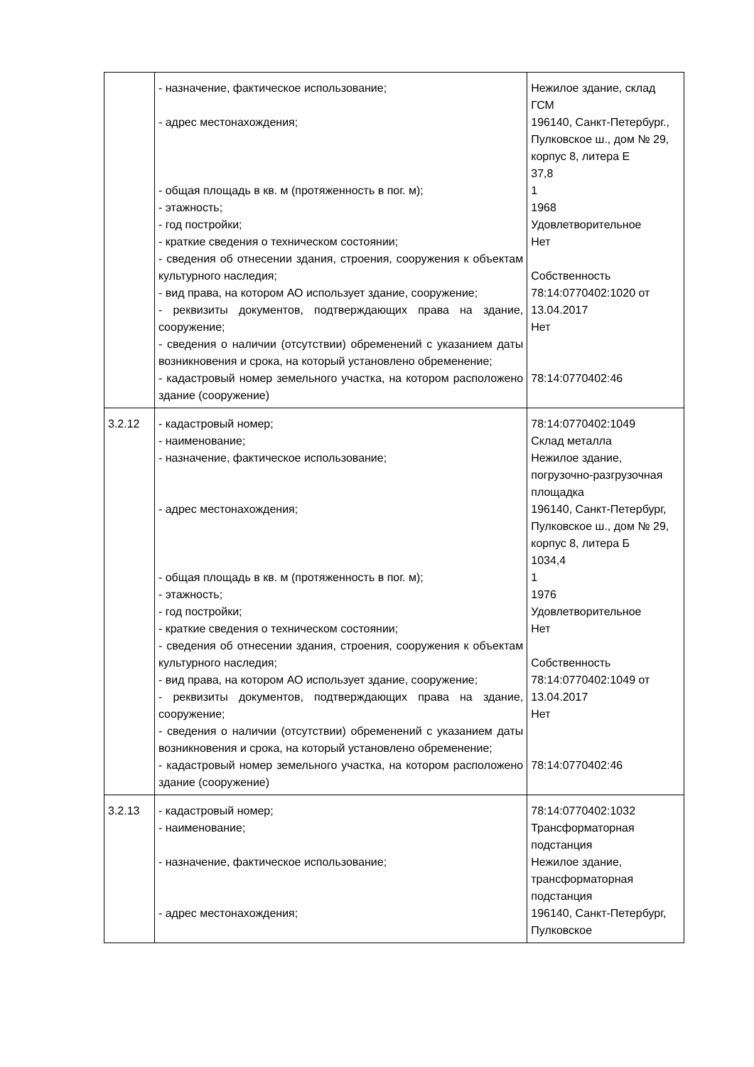| | - назначение, фактическое использование; - адрес местонахождения; - общая площадь в кв. м (протяженность в пог. м); - этажность; - год постройки; - краткие сведения о техническом состоянии; - сведения об отнесении здания, строения, сооружения к объектам культурного наследия; - вид права, на котором АО использует здание, сооружение; - реквизиты документов, подтверждающих права на здание, сооружение; - сведения о наличии (отсутствии) обременений с указанием даты возникновения и срока, на который установлено обременение; - кадастровый номер земельного участка, на котором расположено здание (сооружение) | Нежилое здание, склад ГСМ 196140, Санкт-Петербург., Пулковское ш., дом № 29, корпус 8, литера Е 37,8 1 1968 Удовлетворительное Нет Собственность 78:14:0770402:1020 от 13.04.2017 Нет 78:14:0770402:46 |
| 3.2.12 | - кадастровый номер; - наименование; - назначение, фактическое использование; - адрес местонахождения; - общая площадь в кв. м (протяженность в пог. м); - этажность; - год постройки; - краткие сведения о техническом состоянии; - сведения об отнесении здания, строения, сооружения к объектам культурного наследия; - вид права, на котором АО использует здание, сооружение; - реквизиты документов, подтверждающих права на здание, сооружение; - сведения о наличии (отсутствии) обременений с указанием даты возникновения и срока, на который установлено обременение; - кадастровый номер земельного участка, на котором расположено здание (сооружение) | 78:14:0770402:1049 Склад металла Нежилое здание, погрузочно-разгрузочная площадка 196140, Санкт-Петербург, Пулковское ш., дом № 29, корпус 8, литера Б 1034,4 1 1976 Удовлетворительное Нет Собственность 78:14:0770402:1049 от 13.04.2017 Нет 78:14:0770402:46 |
| 3.2.13 | - кадастровый номер; - наименование; - назначение, фактическое использование; - адрес местонахождения; | 78:14:0770402:1032 Трансформаторная подстанция Нежилое здание, трансформаторная подстанция 196140, Санкт-Петербург, Пулковское |